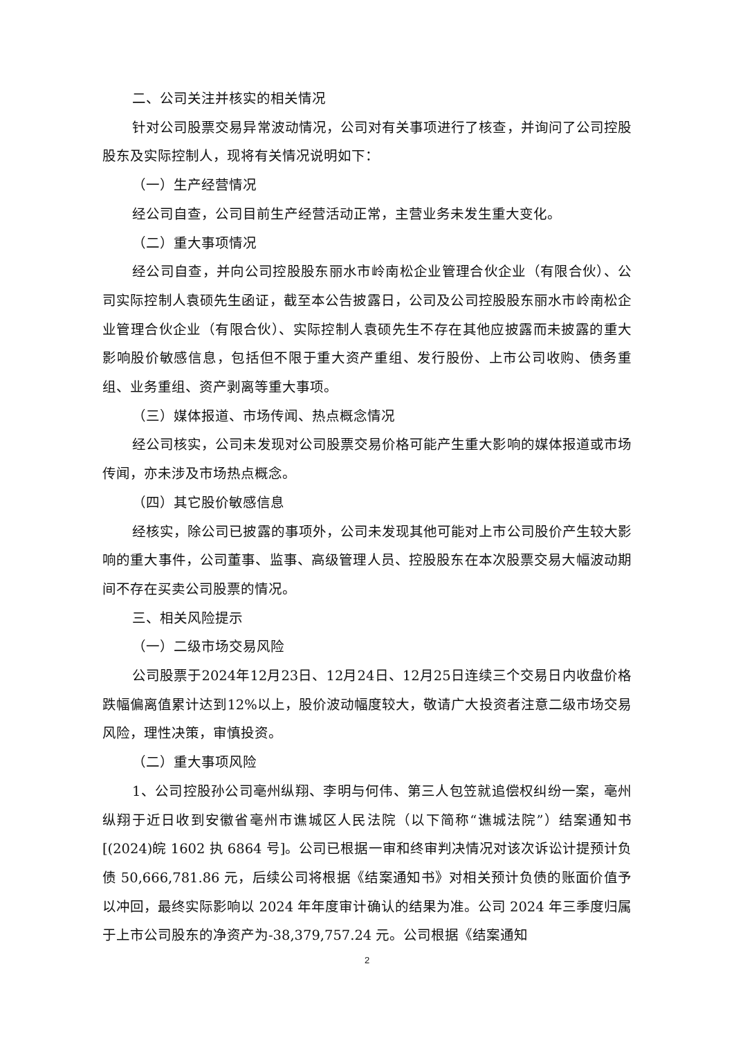二、公司关注并核实的相关情况
针对公司股票交易异常波动情况，公司对有关事项进行了核查，并询问了公司控股股东及实际控制人，现将有关情况说明如下：
（一）生产经营情况
经公司自查，公司目前生产经营活动正常，主营业务未发生重大变化。
（二）重大事项情况
经公司自查，并向公司控股股东丽水市岭南松企业管理合伙企业（有限合伙）、公司实际控制人袁硕先生函证，截至本公告披露日，公司及公司控股股东丽水市岭南松企业管理合伙企业（有限合伙）、实际控制人袁硕先生不存在其他应披露而未披露的重大影响股价敏感信息，包括但不限于重大资产重组、发行股份、上市公司收购、债务重组、业务重组、资产剥离等重大事项。
（三）媒体报道、市场传闻、热点概念情况
经公司核实，公司未发现对公司股票交易价格可能产生重大影响的媒体报道或市场传闻，亦未涉及市场热点概念。
（四）其它股价敏感信息
经核实，除公司已披露的事项外，公司未发现其他可能对上市公司股价产生较大影响的重大事件，公司董事、监事、高级管理人员、控股股东在本次股票交易大幅波动期间不存在买卖公司股票的情况。
三、相关风险提示
（一）二级市场交易风险
公司股票于2024年12月23日、12月24日、12月25日连续三个交易日内收盘价格跌幅偏离值累计达到12%以上，股价波动幅度较大，敬请广大投资者注意二级市场交易风险，理性决策，审慎投资。
（二）重大事项风险
1、公司控股孙公司亳州纵翔、李明与何伟、第三人包笠就追偿权纠纷一案，亳州纵翔于近日收到安徽省亳州市谯城区人民法院（以下简称“谯城法院”）结案通知书[(2024)皖 1602 执 6864 号]。公司已根据一审和终审判决情况对该次诉讼计提预计负债 50,666,781.86 元，后续公司将根据《结案通知书》对相关预计负债的账面价值予以冲回，最终实际影响以 2024 年年度审计确认的结果为准。公司 2024 年三季度归属于上市公司股东的净资产为-38,379,757.24 元。公司根据《结案通知
2